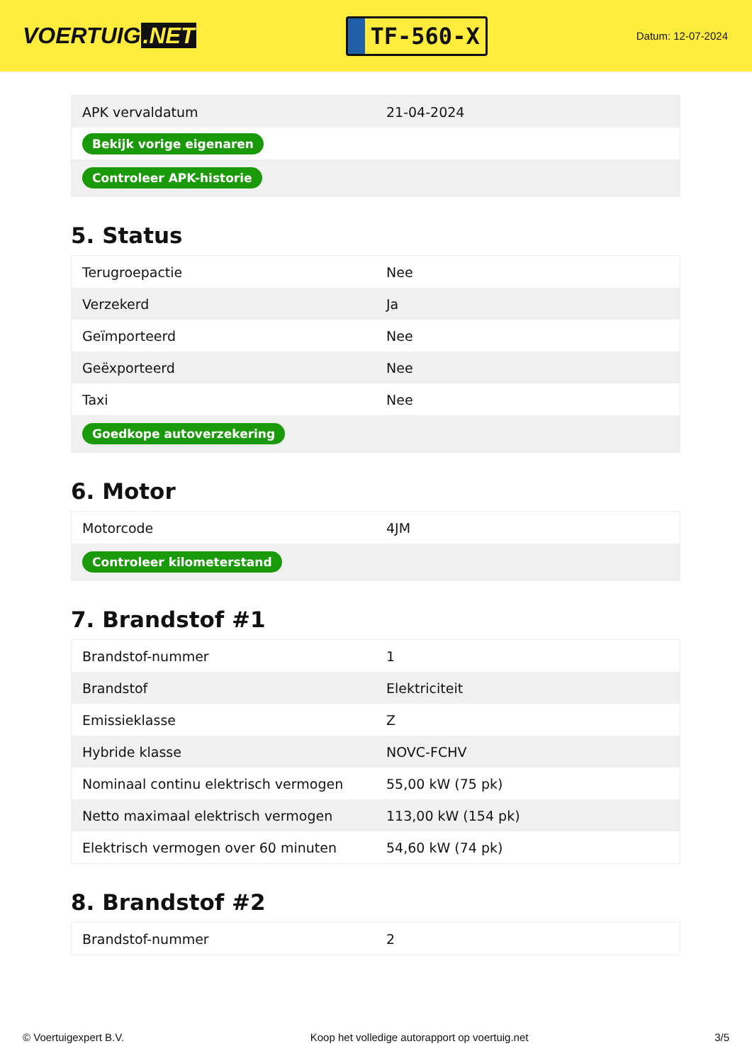VOERTUIG.NET
TF-560-X
Datum: 12-07-2024
| APK vervaldatum | 21-04-2024 |
| Bekijk vorige eigenaren | |
| Controleer APK-historie | |
5. Status
| Terugroepactie | Nee |
| Verzekerd | Ja |
| Geïmporteerd | Nee |
| Geëxporteerd | Nee |
| Taxi | Nee |
| Goedkope autoverzekering | |
6. Motor
| Motorcode | 4JM |
| Controleer kilometerstand | |
7. Brandstof #1
| Brandstof-nummer | 1 |
| Brandstof | Elektriciteit |
| Emissieklasse | Z |
| Hybride klasse | NOVC-FCHV |
| Nominaal continu elektrisch vermogen | 55,00 kW (75 pk) |
| Netto maximaal elektrisch vermogen | 113,00 kW (154 pk) |
| Elektrisch vermogen over 60 minuten | 54,60 kW (74 pk) |
8. Brandstof #2
| Brandstof-nummer | 2 |
© Voertuigexpert B.V. Koop het volledige autorapport op voertuig.net 3/5